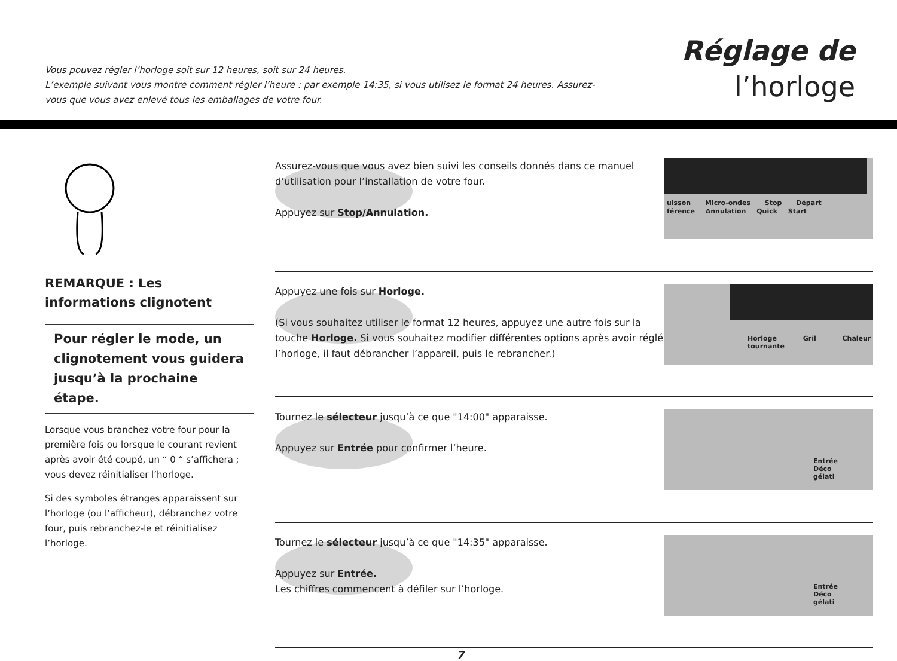Vous pouvez régler l’horloge soit sur 12 heures, soit sur 24 heures.
L’exemple suivant vous montre comment régler l’heure : par exemple 14:35, si vous utilisez le format 24 heures. Assurez-vous que vous avez enlevé tous les emballages de votre four.
Réglage de
l’horloge
REMARQUE : Les informations clignotent
Pour régler le mode, un clignotement vous guidera jusqu’à la prochaine étape.
Lorsque vous branchez votre four pour la première fois ou lorsque le courant revient après avoir été coupé, un “ 0 “ s’affichera ; vous devez réinitialiser l’horloge.
Si des symboles étranges apparaissent sur l’horloge (ou l’afficheur), débranchez votre four, puis rebranchez-le et réinitialisez l’horloge.
Assurez-vous que vous avez bien suivi les conseils donnés dans ce manuel d’utilisation pour l’installation de votre four.
Appuyez sur Stop/Annulation.
uisson Micro-ondes Stop Départ
férence Annulation Quick Start
Appuyez une fois sur Horloge.
(Si vous souhaitez utiliser le format 12 heures, appuyez une autre fois sur la touche Horloge. Si vous souhaitez modifier différentes options après avoir réglé l’horloge, il faut débrancher l’appareil, puis le rebrancher.)
Horloge Gril Chaleur tournante
Tournez le sélecteur jusqu’à ce que "14:00" apparaisse.
Appuyez sur Entrée pour confirmer l’heure.
Entrée Déco gélati
Tournez le sélecteur jusqu’à ce que "14:35" apparaisse.
Appuyez sur Entrée.
Les chiffres commencent à défiler sur l’horloge.
Entrée Déco gélati
7